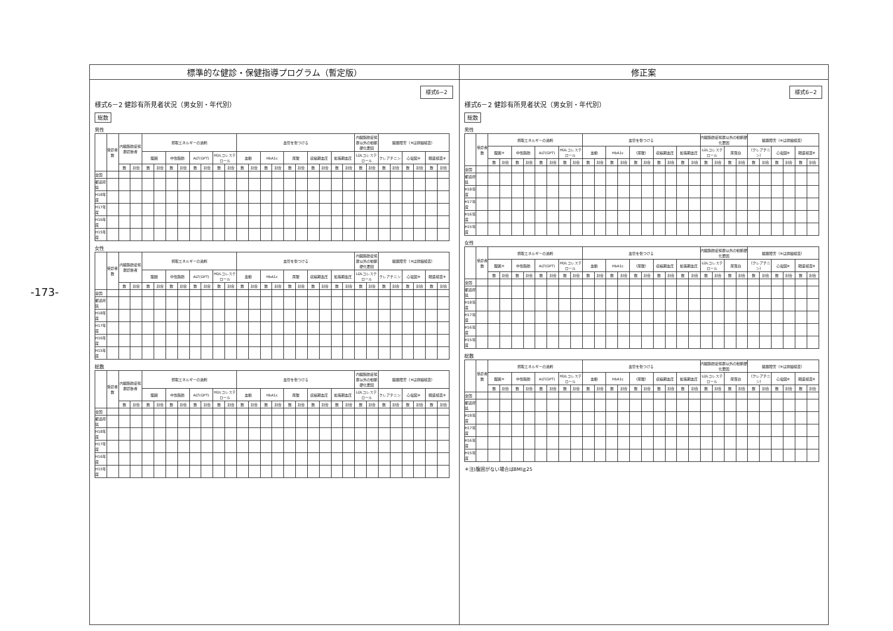-173-
標準的な健診・保健指導プログラム（暫定版）
様式6−2
様式6－2 健診有所見者状況（男女別・年代別）
総数
男性
| | 受診者数 | 内臓脂肪症候群診断者 | | 摂取エネルギーの過剰 | | | | | | | | 血管を傷つける | | | | | | | | | | 内臓脂肪症候群以外の動脈硬化要因 | | 臓器障害（※は詳細検査） | | | | | |
| --- | --- | --- | --- | --- | --- | --- | --- | --- | --- | --- | --- | --- | --- | --- | --- | --- | --- | --- | --- | --- | --- | --- | --- | --- | --- | --- | --- | --- | --- |
| | | | | 腹囲 | | 中性脂肪 | | ALT(GPT) | | HDLコレステロール | | 血糖 | | HbA1c | | 尿酸 | | 収縮期血圧 | | 拡張期血圧 | | LDLコレステロール | | クレアチニン | | 心電図※ | | 眼底検査※ | |
| | | 数 | 割合 | 数 | 割合 | 数 | 割合 | 数 | 割合 | 数 | 割合 | 数 | 割合 | 数 | 割合 | 数 | 割合 | 数 | 割合 | 数 | 割合 | 数 | 割合 | 数 | 割合 | 数 | 割合 | 数 | 割合 |
| 全国 | | | | | | | | | | | | | | | | | | | | | | | | | | | | | |
| 都道府県 | | | | | | | | | | | | | | | | | | | | | | | | | | | | | |
| H18年度 | | | | | | | | | | | | | | | | | | | | | | | | | | | | | |
| H17年度 | | | | | | | | | | | | | | | | | | | | | | | | | | | | | |
| H16年度 | | | | | | | | | | | | | | | | | | | | | | | | | | | | | |
| H15年度 | | | | | | | | | | | | | | | | | | | | | | | | | | | | | |
女性
| | 受診者数 | 内臓脂肪症候群診断者 | | 摂取エネルギーの過剰 | | | | | | | | 血管を傷つける | | | | | | | | | | 内臓脂肪症候群以外の動脈硬化要因 | | 臓器障害（※は詳細検査） | | | | | |
| --- | --- | --- | --- | --- | --- | --- | --- | --- | --- | --- | --- | --- | --- | --- | --- | --- | --- | --- | --- | --- | --- | --- | --- | --- | --- | --- | --- | --- | --- |
| | | | | 腹囲 | | 中性脂肪 | | ALT(GPT) | | HDLコレステロール | | 血糖 | | HbA1c | | 尿酸 | | 収縮期血圧 | | 拡張期血圧 | | LDLコレステロール | | クレアチニン | | 心電図※ | | 眼底検査※ | |
| | | 数 | 割合 | 数 | 割合 | 数 | 割合 | 数 | 割合 | 数 | 割合 | 数 | 割合 | 数 | 割合 | 数 | 割合 | 数 | 割合 | 数 | 割合 | 数 | 割合 | 数 | 割合 | 数 | 割合 | 数 | 割合 |
| 全国 | | | | | | | | | | | | | | | | | | | | | | | | | | | | | |
| 都道府県 | | | | | | | | | | | | | | | | | | | | | | | | | | | | | |
| H18年度 | | | | | | | | | | | | | | | | | | | | | | | | | | | | | |
| H17年度 | | | | | | | | | | | | | | | | | | | | | | | | | | | | | |
| H16年度 | | | | | | | | | | | | | | | | | | | | | | | | | | | | | |
| H15年度 | | | | | | | | | | | | | | | | | | | | | | | | | | | | | |
総数
| | 受診者数 | 内臓脂肪症候群診断者 | | 摂取エネルギーの過剰 | | | | | | | | 血管を傷つける | | | | | | | | | | 内臓脂肪症候群以外の動脈硬化要因 | | 臓器障害（※は詳細検査） | | | | | |
| --- | --- | --- | --- | --- | --- | --- | --- | --- | --- | --- | --- | --- | --- | --- | --- | --- | --- | --- | --- | --- | --- | --- | --- | --- | --- | --- | --- | --- | --- |
| | | | | 腹囲 | | 中性脂肪 | | ALT(GPT) | | HDLコレステロール | | 血糖 | | HbA1c | | 尿酸 | | 収縮期血圧 | | 拡張期血圧 | | LDLコレステロール | | クレアチニン | | 心電図※ | | 眼底検査※ | |
| | | 数 | 割合 | 数 | 割合 | 数 | 割合 | 数 | 割合 | 数 | 割合 | 数 | 割合 | 数 | 割合 | 数 | 割合 | 数 | 割合 | 数 | 割合 | 数 | 割合 | 数 | 割合 | 数 | 割合 | 数 | 割合 |
| 全国 | | | | | | | | | | | | | | | | | | | | | | | | | | | | | |
| 都道府県 | | | | | | | | | | | | | | | | | | | | | | | | | | | | | |
| H18年度 | | | | | | | | | | | | | | | | | | | | | | | | | | | | | |
| H17年度 | | | | | | | | | | | | | | | | | | | | | | | | | | | | | |
| H16年度 | | | | | | | | | | | | | | | | | | | | | | | | | | | | | |
| H15年度 | | | | | | | | | | | | | | | | | | | | | | | | | | | | | |
修正案
様式6−2
様式6－2 健診有所見者状況（男女別・年代別）
総数
男性
| | 受診者数 | 摂取エネルギーの過剰 | | | | | | | | 血管を傷つける | | | | | | | | | | 内臓脂肪症候群以外の動脈硬化要因 | | | | 臓器障害（※は詳細検査） | | | | | |
| --- | --- | --- | --- | --- | --- | --- | --- | --- | --- | --- | --- | --- | --- | --- | --- | --- | --- | --- | --- | --- | --- | --- | --- | --- | --- | --- | --- | --- | --- |
| | | 腹囲＊ | | 中性脂肪 | | ALT(GPT) | | HDLコレステロール | | 血糖 | | HbA1c | | （尿酸） | | 収縮期血圧 | | 拡張期血圧 | | LDLコレステロール | | 尿蛋白 | | （クレアチニン） | | 心電図※ | | 眼底検査※ | |
| | | 数 | 割合 | 数 | 割合 | 数 | 割合 | 数 | 割合 | 数 | 割合 | 数 | 割合 | 数 | 割合 | 数 | 割合 | 数 | 割合 | 数 | 割合 | 数 | 割合 | 数 | 割合 | 数 | 割合 | 数 | 割合 |
| 全国 | | | | | | | | | | | | | | | | | | | | | | | | | | | | | |
| 都道府県 | | | | | | | | | | | | | | | | | | | | | | | | | | | | | |
| H18年度 | | | | | | | | | | | | | | | | | | | | | | | | | | | | | |
| H17年度 | | | | | | | | | | | | | | | | | | | | | | | | | | | | | |
| H16年度 | | | | | | | | | | | | | | | | | | | | | | | | | | | | | |
| H15年度 | | | | | | | | | | | | | | | | | | | | | | | | | | | | | |
女性
| | 受診者数 | 摂取エネルギーの過剰 | | | | | | | | 血管を傷つける | | | | | | | | | | 内臓脂肪症候群以外の動脈硬化要因 | | | | 臓器障害（※は詳細検査） | | | | | |
| --- | --- | --- | --- | --- | --- | --- | --- | --- | --- | --- | --- | --- | --- | --- | --- | --- | --- | --- | --- | --- | --- | --- | --- | --- | --- | --- | --- | --- | --- |
| | | 腹囲＊ | | 中性脂肪 | | ALT(GPT) | | HDLコレステロール | | 血糖 | | HbA1c | | （尿酸） | | 収縮期血圧 | | 拡張期血圧 | | LDLコレステロール | | 尿蛋白 | | （クレアチニン） | | 心電図※ | | 眼底検査※ | |
| | | 数 | 割合 | 数 | 割合 | 数 | 割合 | 数 | 割合 | 数 | 割合 | 数 | 割合 | 数 | 割合 | 数 | 割合 | 数 | 割合 | 数 | 割合 | 数 | 割合 | 数 | 割合 | 数 | 割合 | 数 | 割合 |
| 全国 | | | | | | | | | | | | | | | | | | | | | | | | | | | | | |
| 都道府県 | | | | | | | | | | | | | | | | | | | | | | | | | | | | | |
| H18年度 | | | | | | | | | | | | | | | | | | | | | | | | | | | | | |
| H17年度 | | | | | | | | | | | | | | | | | | | | | | | | | | | | | |
| H16年度 | | | | | | | | | | | | | | | | | | | | | | | | | | | | | |
| H15年度 | | | | | | | | | | | | | | | | | | | | | | | | | | | | | |
総数
| | 受診者数 | 摂取エネルギーの過剰 | | | | | | | | 血管を傷つける | | | | | | | | | | 内臓脂肪症候群以外の動脈硬化要因 | | | | 臓器障害（※は詳細検査） | | | | | |
| --- | --- | --- | --- | --- | --- | --- | --- | --- | --- | --- | --- | --- | --- | --- | --- | --- | --- | --- | --- | --- | --- | --- | --- | --- | --- | --- | --- | --- | --- |
| | | 腹囲＊ | | 中性脂肪 | | ALT(GPT) | | HDLコレステロール | | 血糖 | | HbA1c | | （尿酸） | | 収縮期血圧 | | 拡張期血圧 | | LDLコレステロール | | 尿蛋白 | | （クレアチニン） | | 心電図※ | | 眼底検査※ | |
| | | 数 | 割合 | 数 | 割合 | 数 | 割合 | 数 | 割合 | 数 | 割合 | 数 | 割合 | 数 | 割合 | 数 | 割合 | 数 | 割合 | 数 | 割合 | 数 | 割合 | 数 | 割合 | 数 | 割合 | 数 | 割合 |
| 全国 | | | | | | | | | | | | | | | | | | | | | | | | | | | | | |
| 都道府県 | | | | | | | | | | | | | | | | | | | | | | | | | | | | | |
| H18年度 | | | | | | | | | | | | | | | | | | | | | | | | | | | | | |
| H17年度 | | | | | | | | | | | | | | | | | | | | | | | | | | | | | |
| H16年度 | | | | | | | | | | | | | | | | | | | | | | | | | | | | | |
| H15年度 | | | | | | | | | | | | | | | | | | | | | | | | | | | | | |
＊注)腹囲がない場合はBMI≧25